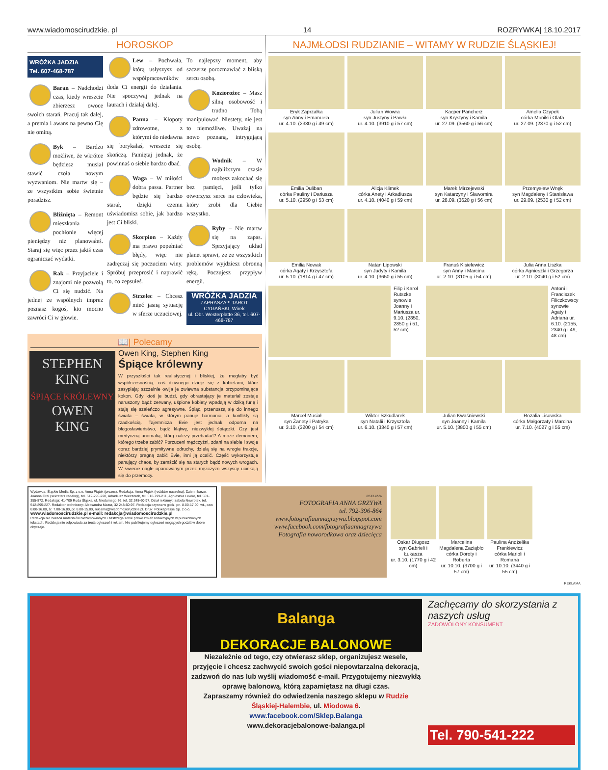www.wiadomoscirudzkie. pl 14 ROZRYWKA| 18.10.2017
HOROSKOP
WRÓŻKA JADZIA
Tel. 607-468-787
Baran – Nadchodzi czas, kiedy wreszcie zbierzesz owoce swoich starań. Pracuj tak dalej, a premia i awans na pewno Cię nie ominą.
Byk – Bardzo możliwe, że wkrótce będziesz musiał stawić czoła nowym wyzwaniom. Nie martw się – ze wszystkim sobie świetnie poradzisz.
Bliźnięta – Remont mieszkania pochłonie więcej pieniędzy niż planowałeś. Staraj się więc przez jakiś czas ograniczać wydatki.
Rak – Przyjaciele i znajomi nie pozwolą Ci się nudzić. Na jednej ze wspólnych imprez poznasz kogoś, kto mocno zawróci Ci w głowie.
Lew – Pochwała, którą usłyszysz od współpracowników doda Ci energii do działania. Nie spoczywaj jednak na laurach i działaj dalej.
Panna – Kłopoty zdrowotne, z którymi do niedawna się borykałaś, wreszcie się skończą. Pamiętaj jednak, że powinnaś o siebie bardzo dbać.
Waga – W miłości dobra passa. Partner będzie się bardzo starał, dzięki czemu uświadomisz sobie, jak bardzo jest Ci bliski.
Skorpion – Każdy ma prawo popełniać błędy, więc nie zadręczaj się poczuciem winy. Spróbuj przeprosić i naprawić to, co zepsułeś.
Strzelec – Chcesz mieć jasną sytuację w sferze uczuciowej. To najlepszy moment, aby szczerze porozmawiać z bliską sercu osobą.
Koziorożec – Masz silną osobowość i trudno Tobą manipulować. Niestety, nie jest to niemożliwe. Uważaj na nowo poznaną, intrygującą osobę.
Wodnik – W najbliższym czasie możesz zakochać się bez pamięci, jeśli tylko otworzysz serce na człowieka, który zrobi dla Ciebie wszystko.
Ryby – Nie martw się na zapas. Sprzyjający układ planet sprawi, że ze wszystkich problemów wyjdziesz obronną ręką. Poczujesz przypływ energii.
WRÓŻKA JADZIA
ZAPRASZA!!! TAROT CYGAŃSKI, Wirek
ul. Obr. Westerplatte 36, tel. 607-468-787
📖| Polecamy
STEPHEN
KING
ŚPIĄCE KRÓLEWNY
OWEN
KING
Owen King, Stephen King
Śpiące królewny
W przyszłości tak realistycznej i bliskiej, że mogłaby być współczesnością, coś dziwnego dzieje się z kobietami, które zasypiają: szczelnie owija je zwiewna substancja przypominająca kokon. Gdy ktoś je budzi, gdy obrastający je materiał zostaje naruszony bądź zerwany, uśpione kobiety wpadają w dziką furię i stają się szaleńczo agresywne. Śpiąc, przenoszą się do innego świata – świata, w którym panuje harmonia, a konflikty są rzadkością. Tajemnicza Evie jest jednak odporna na błogosławieństwo, bądź klątwę, niezwykłej śpiączki. Czy jest medyczną anomalią, którą należy przebadać? A może demonem, którego trzeba zabić? Porzuceni mężczyźni, zdani na siebie i swoje coraz bardziej prymitywne odruchy, dzielą się na wrogie frakcje, niektórzy pragną zabić Evie, inni ją ocalić. Część wykorzystuje panujący chaos, by zemścić się na starych bądź nowych wrogach. W świecie nagle opanowanym przez mężczyzn wszyscy uciekają się do przemocy.
NAJMŁODSI RUDZIANIE – WITAMY W RUDZIE ŚLĄSKIEJ!
Eryk Zaprzałka
syn Anny i Emanuela
ur. 4.10. (2330 g i 49 cm)
Julian Wowra
syn Justyny i Pawła
ur. 4.10. (3910 g i 57 cm)
Kacper Pancherz
syn Krystyny i Kamila
ur. 27.09. (3560 g i 56 cm)
Amelia Czypek
córka Moniki i Olafa
ur. 27.09. (2370 g i 52 cm)
Emilia Duliban
córka Pauliny i Dariusza
ur. 5.10. (2950 g i 53 cm)
Alicja Klimek
córka Anety i Arkadiusza
ur. 4.10. (4040 g i 59 cm)
Marek Mirzejewski
syn Katarzyny i Sławomira
ur. 28.09. (3620 g i 56 cm)
Przemysław Wnęk
syn Magdaleny i Stanisława
ur. 29.09. (2530 g i 52 cm)
Emilia Nowak
córka Agaty i Krzysztofa
ur. 5.10. (1814 g i 47 cm)
Natan Lipowski
syn Judyty i Kamila
ur. 4.10. (3650 g i 55 cm)
Franuś Kisielewicz
syn Anny i Marcina
ur. 2.10. (3105 g i 54 cm)
Julia Anna Liszka
córka Agnieszki i Grzegorza
ur. 2.10. (3040 g i 52 cm)
Filip i Karol Rutszke synowie Joanny i Mariusza ur. 9.10. (2850, 2850 g i 51, 52 cm)
Antoni i Franciszek Filiczkowscy synowie Agaty i Adriana ur. 6.10. (2155, 2340 g i 49, 48 cm)
Marcel Musiał
syn Żanety i Patryka
ur. 3.10. (3200 g i 54 cm)
Wiktor Szkudlarek
syn Natalii i Krzysztofa
ur. 6.10. (3340 g i 57 cm)
Julian Kwaśniewski
syn Joanny i Kamila
ur. 5.10. (3800 g i 55 cm)
Rozalia Lisowska
córka Małgorzaty i Marcina
ur. 7.10. (4027 g i 55 cm)
Wydawca: Śląskie Media Sp. z o.o. Anna Piątek (prezes). Redakcja: Anna Piątek (redaktor naczelna). Dziennikarze: Joanna Oreł (sekretarz redakcji), tel. 512-295-228, Arkadiusz Wieczorek, tel. 512-799-211, Agnieszka Lewko, tel. 501-355-872. Redakcja: 41-709 Ruda Śląska, ul. Niedurnego 36, tel. 32 248-60-97. Dział reklamy: Izabela Nowrotek, tel. 512-295-227. Redaktor techniczny: Aleksandra Mazur, 32 248-60-97. Redakcja czynna w godz. pn. 8.00-17.00, wt., czw. 8.00-16.00, śr. 7.00-16.00, pt. 8.00-15.00, reklama@wiadomoscirudzkie.pl. Druk: Polskapresse Sp. z o.o.
www.wiadomoscirudzkie.pl e-mail: redakcja@wiadomoscirudzkie.pl
Redakcja nie zwraca materiałów niezamówionych i zastrzega sobie prawo zmian redakcyjnych w publikowanych tekstach. Redakcja nie odpowiada za treść ogłoszeń i reklam. Nie publikujemy ogłoszeń mogących godzić w dobre obyczaje.
REKLAMA
FOTOGRAFIA ANNA GRZYWA
tel. 792-396-864
www.fotografiaannagrzywa.blogspot.com
www.facebook.com/fotografiaannagrzywa
Fotografia noworodkowa oraz dziecięca
Oskar Długosz
syn Gabrieli i Łukasza
ur. 3.10. (1770 g i 42 cm)
Marcelina Magdalena Zaziąbło
córka Doroty i Roberta
ur. 10.10. (3700 g i 57 cm)
Paulina Andżelika Frankiewicz
córka Marioli i Romana
ur. 10.10. (3440 g i 55 cm)
REKLAMA
Balanga
DEKORACJE BALONOWE
Niezależnie od tego, czy otwierasz sklep, organizujesz wesele, przyjęcie i chcesz zachwycić swoich gości niepowtarzalną dekoracją, zadzwoń do nas lub wyślij wiadomość e-mail. Przygotujemy niezwykłą oprawę balonową, którą zapamiętasz na długi czas.
Zapraszamy również do odwiedzenia naszego sklepu w Rudzie Śląskiej-Halembie, ul. Miodowa 6.
www.facebook.com/Sklep.Balanga
www.dekoracjebalonowe-balanga.pl
Zachęcamy do skorzystania z naszych usług
ZADOWOLONY KONSUMENT
Tel. 790-541-222